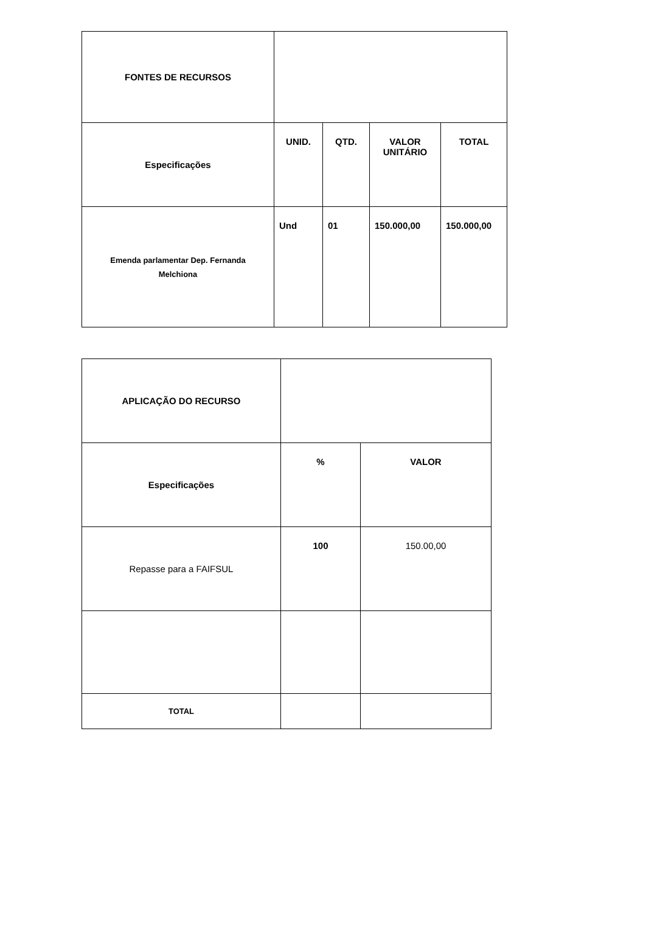| FONTES DE RECURSOS | | | | |
| Especificações | UNID. | QTD. | VALOR UNITÁRIO | TOTAL |
| Emenda parlamentar Dep. Fernanda Melchiona | Und | 01 | 150.000,00 | 150.000,00 |
| APLICAÇÃO DO RECURSO | | |
| Especificações | % | VALOR |
| Repasse para a FAIFSUL | 100 | 150.00,00 |
| TOTAL | | |